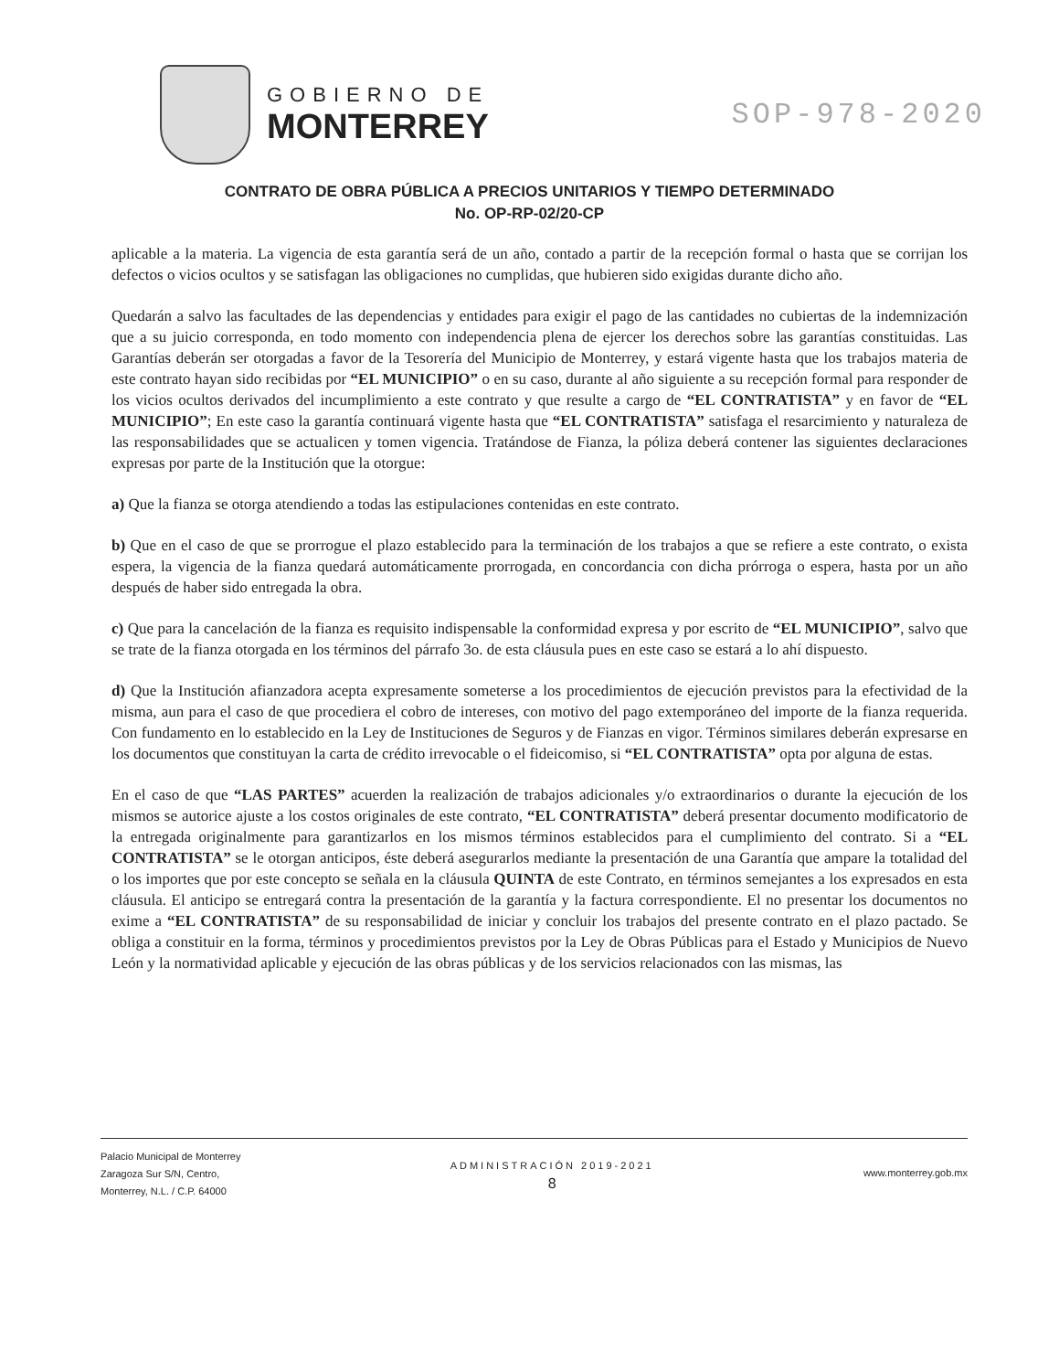GOBIERNO DE
MONTERREY
SOP-978-2020
CONTRATO DE OBRA PÚBLICA A PRECIOS UNITARIOS Y TIEMPO DETERMINADO
No. OP-RP-02/20-CP
aplicable a la materia. La vigencia de esta garantía será de un año, contado a partir de la recepción formal o hasta que se corrijan los defectos o vicios ocultos y se satisfagan las obligaciones no cumplidas, que hubieren sido exigidas durante dicho año.
Quedarán a salvo las facultades de las dependencias y entidades para exigir el pago de las cantidades no cubiertas de la indemnización que a su juicio corresponda, en todo momento con independencia plena de ejercer los derechos sobre las garantías constituidas. Las Garantías deberán ser otorgadas a favor de la Tesorería del Municipio de Monterrey, y estará vigente hasta que los trabajos materia de este contrato hayan sido recibidas por “EL MUNICIPIO” o en su caso, durante al año siguiente a su recepción formal para responder de los vicios ocultos derivados del incumplimiento a este contrato y que resulte a cargo de “EL CONTRATISTA” y en favor de “EL MUNICIPIO”; En este caso la garantía continuará vigente hasta que “EL CONTRATISTA” satisfaga el resarcimiento y naturaleza de las responsabilidades que se actualicen y tomen vigencia. Tratándose de Fianza, la póliza deberá contener las siguientes declaraciones expresas por parte de la Institución que la otorgue:
a) Que la fianza se otorga atendiendo a todas las estipulaciones contenidas en este contrato.
b) Que en el caso de que se prorrogue el plazo establecido para la terminación de los trabajos a que se refiere a este contrato, o exista espera, la vigencia de la fianza quedará automáticamente prorrogada, en concordancia con dicha prórroga o espera, hasta por un año después de haber sido entregada la obra.
c) Que para la cancelación de la fianza es requisito indispensable la conformidad expresa y por escrito de “EL MUNICIPIO”, salvo que se trate de la fianza otorgada en los términos del párrafo 3o. de esta cláusula pues en este caso se estará a lo ahí dispuesto.
d) Que la Institución afianzadora acepta expresamente someterse a los procedimientos de ejecución previstos para la efectividad de la misma, aun para el caso de que procediera el cobro de intereses, con motivo del pago extemporáneo del importe de la fianza requerida. Con fundamento en lo establecido en la Ley de Instituciones de Seguros y de Fianzas en vigor. Términos similares deberán expresarse en los documentos que constituyan la carta de crédito irrevocable o el fideicomiso, si “EL CONTRATISTA” opta por alguna de estas.
En el caso de que “LAS PARTES” acuerden la realización de trabajos adicionales y/o extraordinarios o durante la ejecución de los mismos se autorice ajuste a los costos originales de este contrato, “EL CONTRATISTA” deberá presentar documento modificatorio de la entregada originalmente para garantizarlos en los mismos términos establecidos para el cumplimiento del contrato. Si a “EL CONTRATISTA” se le otorgan anticipos, éste deberá asegurarlos mediante la presentación de una Garantía que ampare la totalidad del o los importes que por este concepto se señala en la cláusula QUINTA de este Contrato, en términos semejantes a los expresados en esta cláusula. El anticipo se entregará contra la presentación de la garantía y la factura correspondiente. El no presentar los documentos no exime a “EL CONTRATISTA” de su responsabilidad de iniciar y concluir los trabajos del presente contrato en el plazo pactado. Se obliga a constituir en la forma, términos y procedimientos previstos por la Ley de Obras Públicas para el Estado y Municipios de Nuevo León y la normatividad aplicable y ejecución de las obras públicas y de los servicios relacionados con las mismas, las
Palacio Municipal de Monterrey
Zaragoza Sur S/N, Centro,
Monterrey, N.L. / C.P. 64000
ADMINISTRACIÓN 2019-2021
8
www.monterrey.gob.mx